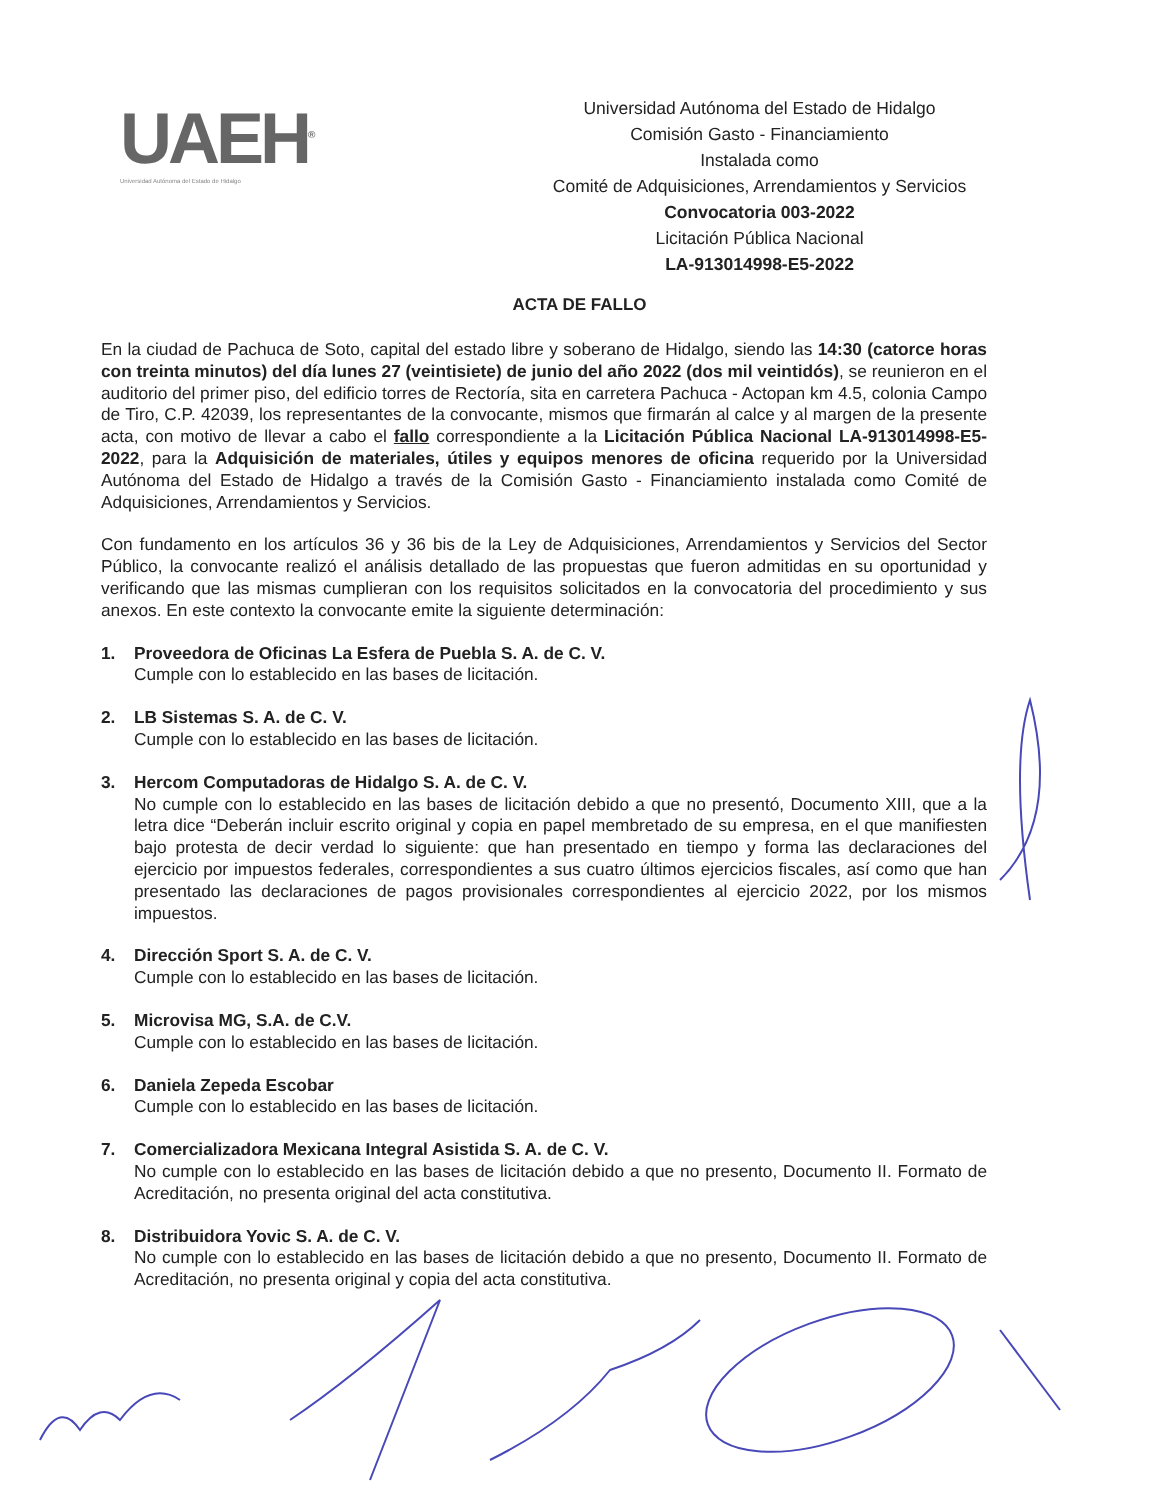UAEH<sup>®</sup>
Universidad Autónoma del Estado de Hidalgo
Universidad Autónoma del Estado de Hidalgo
Comisión Gasto - Financiamiento
Instalada como
Comité de Adquisiciones, Arrendamientos y Servicios
Convocatoria 003-2022
Licitación Pública Nacional
LA-913014998-E5-2022
ACTA DE FALLO
En la ciudad de Pachuca de Soto, capital del estado libre y soberano de Hidalgo, siendo las 14:30 (catorce horas con treinta minutos) del día lunes 27 (veintisiete) de junio del año 2022 (dos mil veintidós), se reunieron en el auditorio del primer piso, del edificio torres de Rectoría, sita en carretera Pachuca - Actopan km 4.5, colonia Campo de Tiro, C.P. 42039, los representantes de la convocante, mismos que firmarán al calce y al margen de la presente acta, con motivo de llevar a cabo el fallo correspondiente a la Licitación Pública Nacional LA-913014998-E5-2022, para la Adquisición de materiales, útiles y equipos menores de oficina requerido por la Universidad Autónoma del Estado de Hidalgo a través de la Comisión Gasto - Financiamiento instalada como Comité de Adquisiciones, Arrendamientos y Servicios.
Con fundamento en los artículos 36 y 36 bis de la Ley de Adquisiciones, Arrendamientos y Servicios del Sector Público, la convocante realizó el análisis detallado de las propuestas que fueron admitidas en su oportunidad y verificando que las mismas cumplieran con los requisitos solicitados en la convocatoria del procedimiento y sus anexos. En este contexto la convocante emite la siguiente determinación:
1. Proveedora de Oficinas La Esfera de Puebla S. A. de C. V.
Cumple con lo establecido en las bases de licitación.
2. LB Sistemas S. A. de C. V.
Cumple con lo establecido en las bases de licitación.
3. Hercom Computadoras de Hidalgo S. A. de C. V.
No cumple con lo establecido en las bases de licitación debido a que no presentó, Documento XIII, que a la letra dice “Deberán incluir escrito original y copia en papel membretado de su empresa, en el que manifiesten bajo protesta de decir verdad lo siguiente: que han presentado en tiempo y forma las declaraciones del ejercicio por impuestos federales, correspondientes a sus cuatro últimos ejercicios fiscales, así como que han presentado las declaraciones de pagos provisionales correspondientes al ejercicio 2022, por los mismos impuestos.
4. Dirección Sport S. A. de C. V.
Cumple con lo establecido en las bases de licitación.
5. Microvisa MG, S.A. de C.V.
Cumple con lo establecido en las bases de licitación.
6. Daniela Zepeda Escobar
Cumple con lo establecido en las bases de licitación.
7. Comercializadora Mexicana Integral Asistida S. A. de C. V.
No cumple con lo establecido en las bases de licitación debido a que no presento, Documento II. Formato de Acreditación, no presenta original del acta constitutiva.
8. Distribuidora Yovic S. A. de C. V.
No cumple con lo establecido en las bases de licitación debido a que no presento, Documento II. Formato de Acreditación, no presenta original y copia del acta constitutiva.